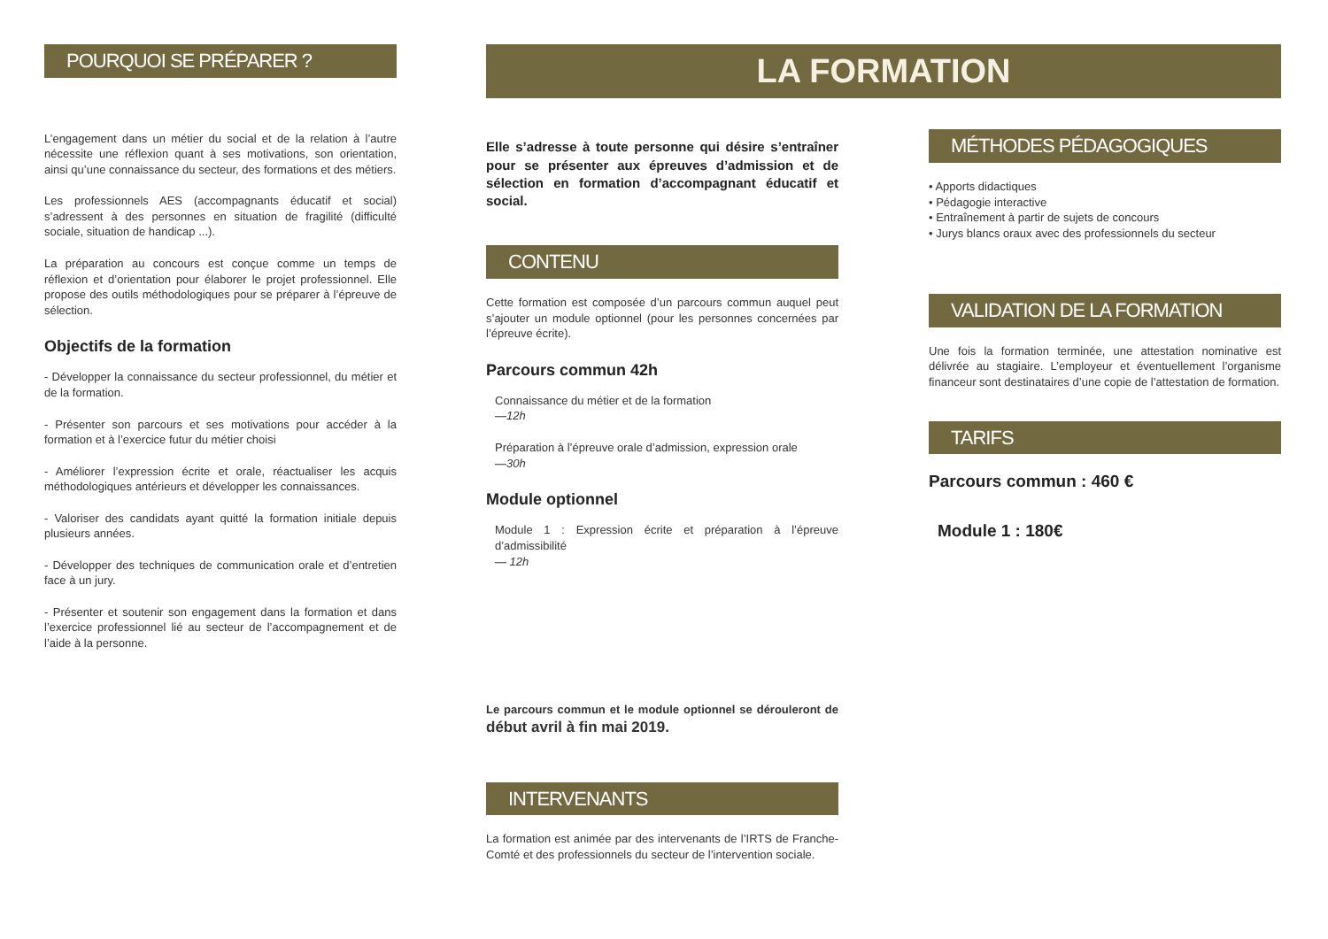POURQUOI SE PRÉPARER ?
L’engagement dans un métier du social et de la relation à l’autre nécessite une réflexion quant à ses motivations, son orientation, ainsi qu’une connaissance du secteur, des formations et des métiers.
Les professionnels AES (accompagnants éducatif et social) s’adressent à des personnes en situation de fragilité (difficulté sociale, situation de handicap ...).
La préparation au concours est conçue comme un temps de réflexion et d’orientation pour élaborer le projet professionnel. Elle propose des outils méthodologiques pour se préparer à l’épreuve de sélection.
Objectifs de la formation
- Développer la connaissance du secteur professionnel, du métier et de la formation.
- Présenter son parcours et ses motivations pour accéder à la formation et à l’exercice futur du métier choisi
- Améliorer l’expression écrite et orale, réactualiser les acquis méthodologiques antérieurs et développer les connaissances.
- Valoriser des candidats ayant quitté la formation initiale depuis plusieurs années.
- Développer des techniques de communication orale et d’entretien face à un jury.
- Présenter et soutenir son engagement dans la formation et dans l’exercice professionnel lié au secteur de l’accompagnement et de l’aide à la personne.
LA FORMATION
Elle s’adresse à toute personne qui désire s’entraîner pour se présenter aux épreuves d’admission et de sélection en formation d’accompagnant éducatif et social.
CONTENU
Cette formation est composée d’un parcours commun auquel peut s’ajouter un module optionnel (pour les personnes concernées par l’épreuve écrite).
Parcours commun 42h
Connaissance du métier et de la formation
—12h
Préparation à l’épreuve orale d’admission, expression orale
—30h
Module optionnel
Module 1 : Expression écrite et préparation à l’épreuve d’admissibilité
— 12h
Le parcours commun et le module optionnel se dérouleront de début avril à fin mai 2019.
INTERVENANTS
La formation est animée par des intervenants de l’IRTS de Franche-Comté et des professionnels du secteur de l’intervention sociale.
MÉTHODES PÉDAGOGIQUES
• Apports didactiques
• Pédagogie interactive
• Entraînement à partir de sujets de concours
• Jurys blancs oraux avec des professionnels du secteur
VALIDATION DE LA FORMATION
Une fois la formation terminée, une attestation nominative est délivrée au stagiaire. L’employeur et éventuellement l’organisme financeur sont destinataires d’une copie de l’attestation de formation.
TARIFS
Parcours commun : 460 €
Module 1 : 180€